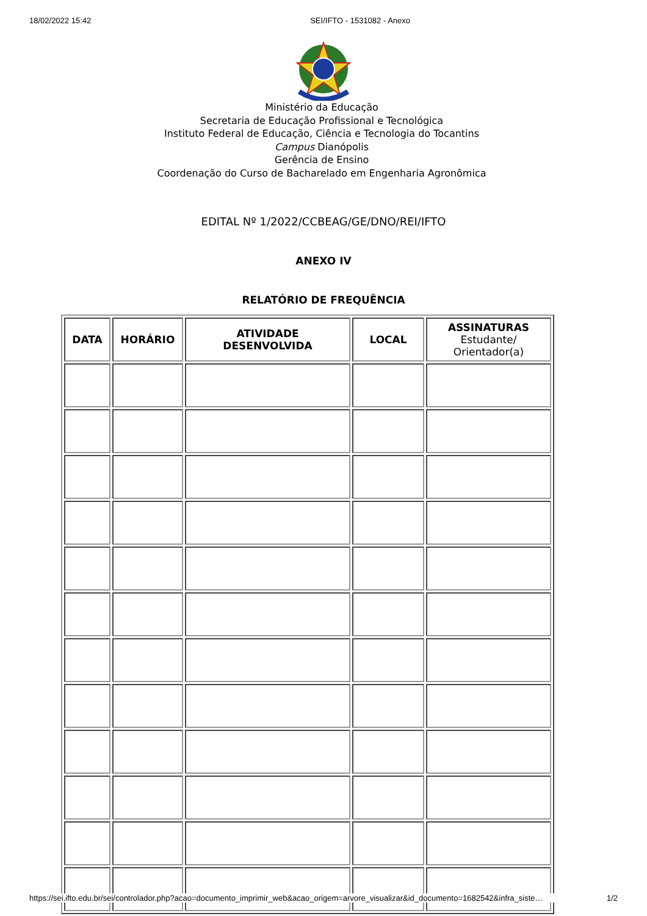18/02/2022 15:42 SEI/IFTO - 1531082 - Anexo
Ministério da Educação
Secretaria de Educação Profissional e Tecnológica
Instituto Federal de Educação, Ciência e Tecnologia do Tocantins
Campus Dianópolis
Gerência de Ensino
Coordenação do Curso de Bacharelado em Engenharia Agronômica
EDITAL Nº 1/2022/CCBEAG/GE/DNO/REI/IFTO
ANEXO IV
RELATÓRIO DE FREQUÊNCIA
| DATA | HORÁRIO | ATIVIDADE DESENVOLVIDA | LOCAL | ASSINATURAS Estudante/ Orientador(a) |
| --- | --- | --- | --- | --- |
https://sei.ifto.edu.br/sei/controlador.php?acao=documento_imprimir_web&acao_origem=arvore_visualizar&id_documento=1682542&infra_siste… 1/2